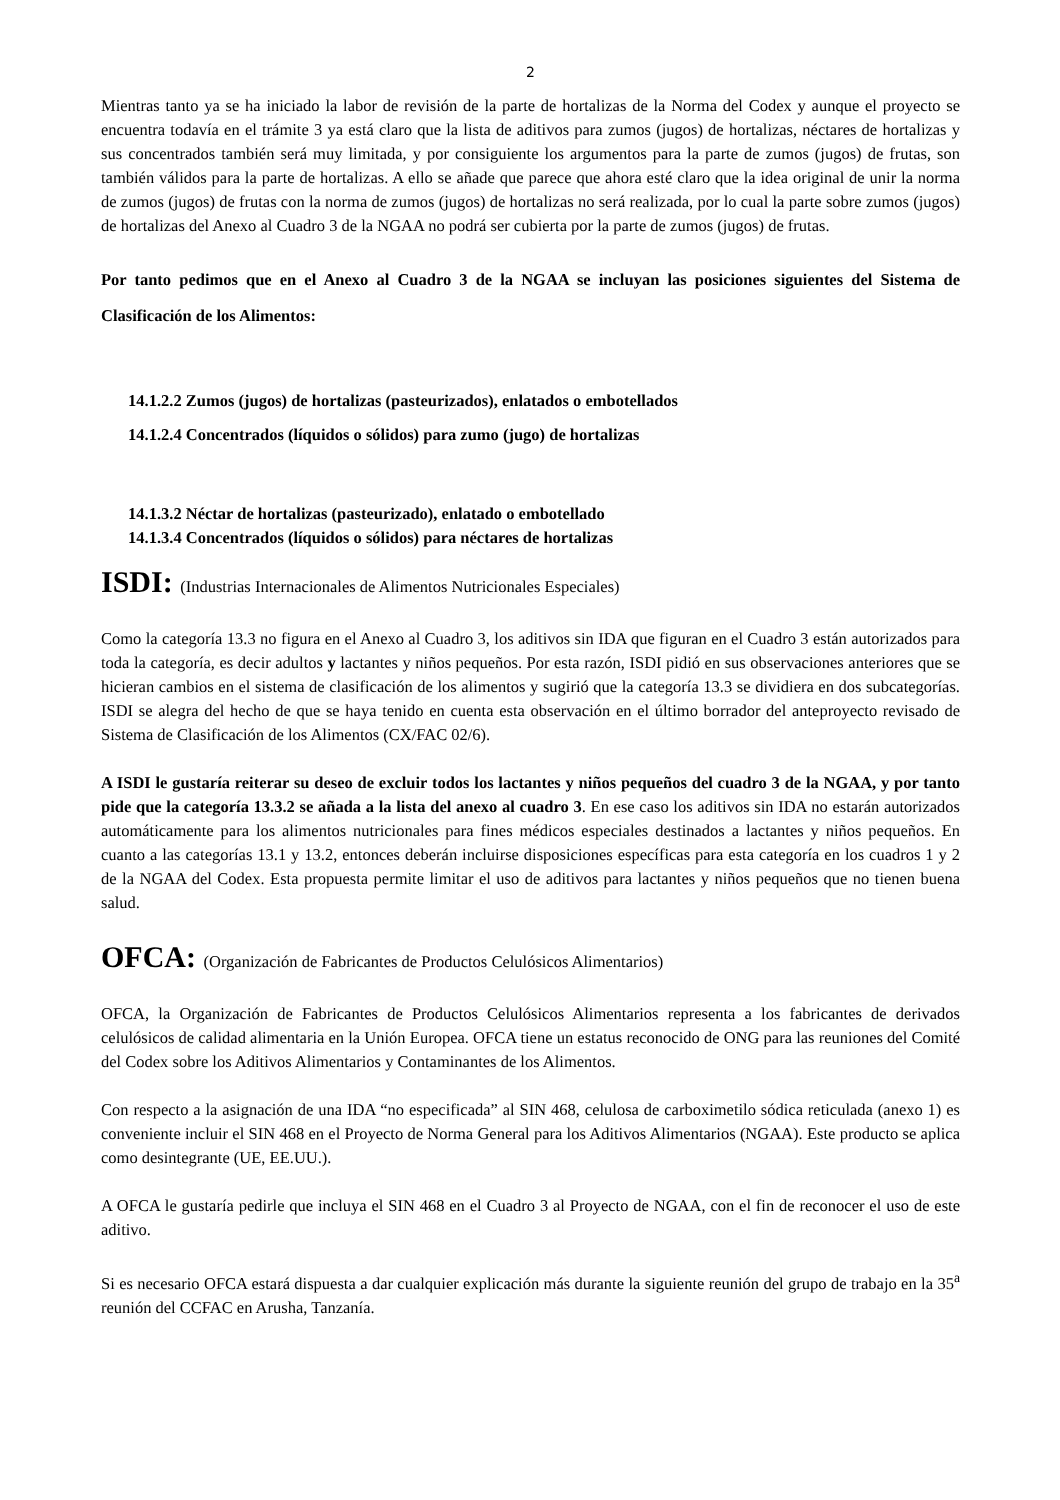2
Mientras tanto ya se ha iniciado la labor de revisión de la parte de hortalizas de la Norma del Codex y aunque el proyecto se encuentra todavía en el trámite 3 ya está claro que la lista de aditivos para zumos (jugos) de hortalizas, néctares de hortalizas y sus concentrados también será muy limitada, y por consiguiente los argumentos para la parte de zumos (jugos) de frutas, son también válidos para la parte de hortalizas. A ello se añade que parece que ahora esté claro que la idea original de unir la norma de zumos (jugos) de frutas con la norma de zumos (jugos) de hortalizas no será realizada, por lo cual la parte sobre zumos (jugos) de hortalizas del Anexo al Cuadro 3 de la NGAA no podrá ser cubierta por la parte de zumos (jugos) de frutas.
Por tanto pedimos que en el Anexo al Cuadro 3 de la NGAA se incluyan las posiciones siguientes del Sistema de Clasificación de los Alimentos:
14.1.2.2 Zumos (jugos) de hortalizas (pasteurizados), enlatados o embotellados
14.1.2.4 Concentrados (líquidos o sólidos) para zumo (jugo) de hortalizas
14.1.3.2 Néctar de hortalizas (pasteurizado), enlatado o embotellado
14.1.3.4 Concentrados (líquidos o sólidos) para néctares de hortalizas
ISDI: (Industrias Internacionales de Alimentos Nutricionales Especiales)
Como la categoría 13.3 no figura en el Anexo al Cuadro 3, los aditivos sin IDA que figuran en el Cuadro 3 están autorizados para toda la categoría, es decir adultos y lactantes y niños pequeños. Por esta razón, ISDI pidió en sus observaciones anteriores que se hicieran cambios en el sistema de clasificación de los alimentos y sugirió que la categoría 13.3 se dividiera en dos subcategorías. ISDI se alegra del hecho de que se haya tenido en cuenta esta observación en el último borrador del anteproyecto revisado de Sistema de Clasificación de los Alimentos (CX/FAC 02/6).
A ISDI le gustaría reiterar su deseo de excluir todos los lactantes y niños pequeños del cuadro 3 de la NGAA, y por tanto pide que la categoría 13.3.2 se añada a la lista del anexo al cuadro 3. En ese caso los aditivos sin IDA no estarán autorizados automáticamente para los alimentos nutricionales para fines médicos especiales destinados a lactantes y niños pequeños. En cuanto a las categorías 13.1 y 13.2, entonces deberán incluirse disposiciones específicas para esta categoría en los cuadros 1 y 2 de la NGAA del Codex. Esta propuesta permite limitar el uso de aditivos para lactantes y niños pequeños que no tienen buena salud.
OFCA: (Organización de Fabricantes de Productos Celulósicos Alimentarios)
OFCA, la Organización de Fabricantes de Productos Celulósicos Alimentarios representa a los fabricantes de derivados celulósicos de calidad alimentaria en la Unión Europea. OFCA tiene un estatus reconocido de ONG para las reuniones del Comité del Codex sobre los Aditivos Alimentarios y Contaminantes de los Alimentos.
Con respecto a la asignación de una IDA “no especificada” al SIN 468, celulosa de carboximetilo sódica reticulada (anexo 1) es conveniente incluir el SIN 468 en el Proyecto de Norma General para los Aditivos Alimentarios (NGAA). Este producto se aplica como desintegrante (UE, EE.UU.).
A OFCA le gustaría pedirle que incluya el SIN 468 en el Cuadro 3 al Proyecto de NGAA, con el fin de reconocer el uso de este aditivo.
Si es necesario OFCA estará dispuesta a dar cualquier explicación más durante la siguiente reunión del grupo de trabajo en la 35<sup>a</sup> reunión del CCFAC en Arusha, Tanzanía.